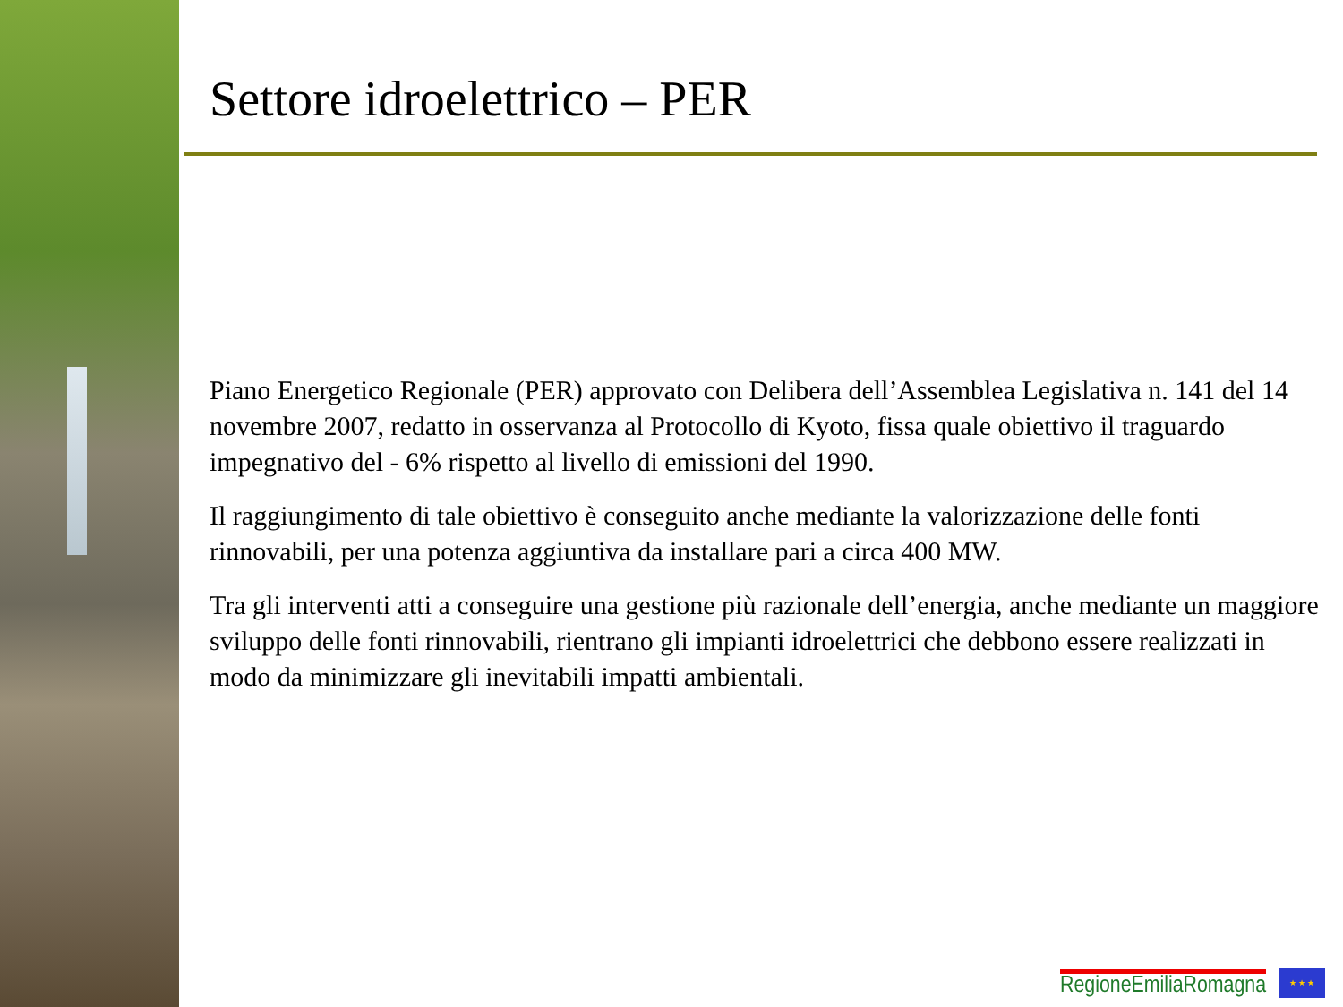Settore idroelettrico – PER
Piano Energetico Regionale (PER) approvato con Delibera dell’Assemblea Legislativa n. 141 del 14 novembre 2007, redatto in osservanza al Protocollo di Kyoto, fissa quale obiettivo il traguardo impegnativo del - 6% rispetto al livello di emissioni del 1990.
Il raggiungimento di tale obiettivo è conseguito anche mediante la valorizzazione delle fonti rinnovabili, per una potenza aggiuntiva da installare pari a circa 400 MW.
Tra gli interventi atti a conseguire una gestione più razionale dell’energia, anche mediante un maggiore sviluppo delle fonti rinnovabili, rientrano gli impianti idroelettrici che debbono essere realizzati in modo da minimizzare gli inevitabili impatti ambientali.
RegioneEmiliaRomagna
★ ★ ★